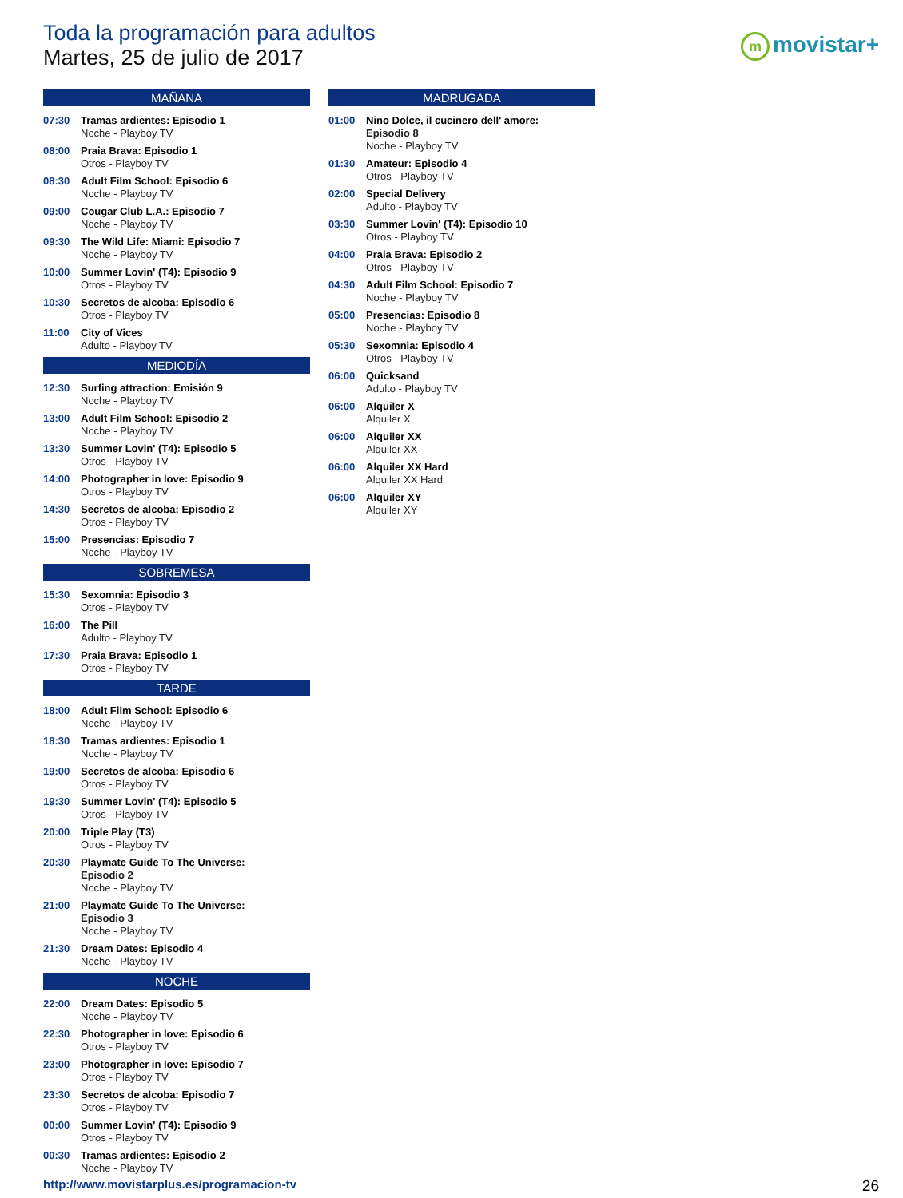Toda la programación para adultos
Martes, 25 de julio de 2017
mmovistar+
MAÑANA
07:30 Tramas ardientes: Episodio 1
Noche - Playboy TV
08:00 Praia Brava: Episodio 1
Otros - Playboy TV
08:30 Adult Film School: Episodio 6
Noche - Playboy TV
09:00 Cougar Club L.A.: Episodio 7
Noche - Playboy TV
09:30 The Wild Life: Miami: Episodio 7
Noche - Playboy TV
10:00 Summer Lovin' (T4): Episodio 9
Otros - Playboy TV
10:30 Secretos de alcoba: Episodio 6
Otros - Playboy TV
11:00 City of Vices
Adulto - Playboy TV
MEDIODÍA
12:30 Surfing attraction: Emisión 9
Noche - Playboy TV
13:00 Adult Film School: Episodio 2
Noche - Playboy TV
13:30 Summer Lovin' (T4): Episodio 5
Otros - Playboy TV
14:00 Photographer in love: Episodio 9
Otros - Playboy TV
14:30 Secretos de alcoba: Episodio 2
Otros - Playboy TV
15:00 Presencias: Episodio 7
Noche - Playboy TV
SOBREMESA
15:30 Sexomnia: Episodio 3
Otros - Playboy TV
16:00 The Pill
Adulto - Playboy TV
17:30 Praia Brava: Episodio 1
Otros - Playboy TV
TARDE
18:00 Adult Film School: Episodio 6
Noche - Playboy TV
18:30 Tramas ardientes: Episodio 1
Noche - Playboy TV
19:00 Secretos de alcoba: Episodio 6
Otros - Playboy TV
19:30 Summer Lovin' (T4): Episodio 5
Otros - Playboy TV
20:00 Triple Play (T3)
Otros - Playboy TV
20:30 Playmate Guide To The Universe:
Episodio 2
Noche - Playboy TV
21:00 Playmate Guide To The Universe:
Episodio 3
Noche - Playboy TV
21:30 Dream Dates: Episodio 4
Noche - Playboy TV
NOCHE
22:00 Dream Dates: Episodio 5
Noche - Playboy TV
22:30 Photographer in love: Episodio 6
Otros - Playboy TV
23:00 Photographer in love: Episodio 7
Otros - Playboy TV
23:30 Secretos de alcoba: Episodio 7
Otros - Playboy TV
00:00 Summer Lovin' (T4): Episodio 9
Otros - Playboy TV
00:30 Tramas ardientes: Episodio 2
Noche - Playboy TV
MADRUGADA
01:00 Nino Dolce, il cucinero dell' amore:
Episodio 8
Noche - Playboy TV
01:30 Amateur: Episodio 4
Otros - Playboy TV
02:00 Special Delivery
Adulto - Playboy TV
03:30 Summer Lovin' (T4): Episodio 10
Otros - Playboy TV
04:00 Praia Brava: Episodio 2
Otros - Playboy TV
04:30 Adult Film School: Episodio 7
Noche - Playboy TV
05:00 Presencias: Episodio 8
Noche - Playboy TV
05:30 Sexomnia: Episodio 4
Otros - Playboy TV
06:00 Quicksand
Adulto - Playboy TV
06:00 Alquiler X
Alquiler X
06:00 Alquiler XX
Alquiler XX
06:00 Alquiler XX Hard
Alquiler XX Hard
06:00 Alquiler XY
Alquiler XY
http://www.movistarplus.es/programacion-tv
26